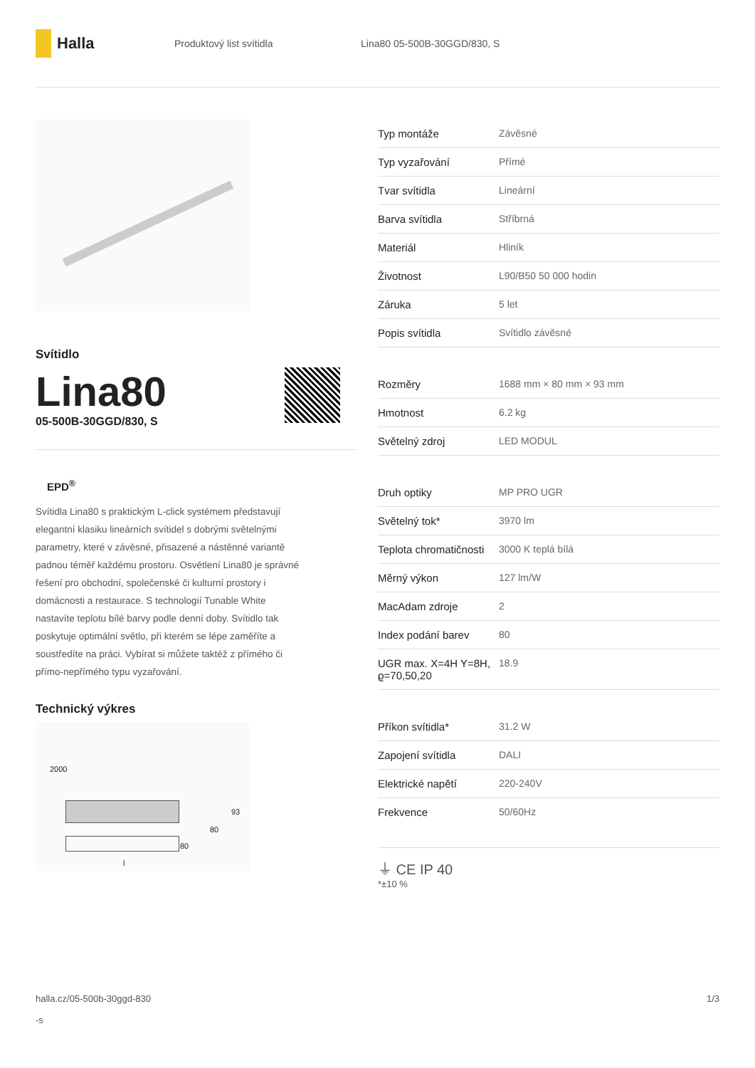Halla
Produktový list svítidla Lina80 05-500B-30GGD/830, S
Svítidlo
Lina80
05-500B-30GGD/830, S
EPD<sup>®</sup>
Svítidla Lina80 s praktickým L-click systémem představují elegantní klasiku lineárních svítidel s dobrými světelnými parametry, které v závěsné, přisazené a nástěnné variantě padnou téměř každému prostoru. Osvětlení Lina80 je správné řešení pro obchodní, společenské či kulturní prostory i domácnosti a restaurace. S technologií Tunable White nastavíte teplotu bílé barvy podle denní doby. Svítidlo tak poskytuje optimální světlo, při kterém se lépe zaměříte a soustředíte na práci. Vybírat si můžete taktéž z přímého či přímo-nepřímého typu vyzařování.
Technický výkres
2000
93
80
80
l
| Typ montáže | Závěsné |
| Typ vyzařování | Přímé |
| Tvar svítidla | Lineární |
| Barva svítidla | Stříbrná |
| Materiál | Hliník |
| Životnost | L90/B50 50 000 hodin |
| Záruka | 5 let |
| Popis svítidla | Svítidlo závěsné |
| Rozměry | 1688 mm × 80 mm × 93 mm |
| Hmotnost | 6.2 kg |
| Světelný zdroj | LED MODUL |
| Druh optiky | MP PRO UGR |
| Světelný tok* | 3970 lm |
| Teplota chromatičnosti | 3000 K teplá bílá |
| Měrný výkon | 127 lm/W |
| MacAdam zdroje | 2 |
| Index podání barev | 80 |
| UGR max. X=4H Y=8H, ϱ=70,50,20 | 18.9 |
| Příkon svítidla* | 31.2 W |
| Zapojení svítidla | DALI |
| Elektrické napětí | 220-240V |
| Frekvence | 50/60Hz |
⏚ CE IP 40
*±10 %
halla.cz/05-500b-30ggd-830
-s
1/3